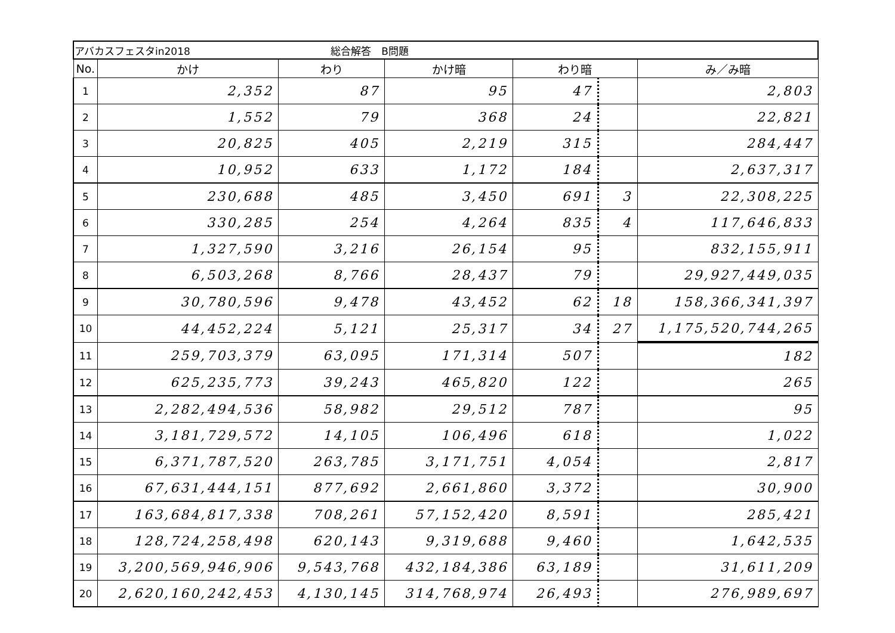| アバカスフェスタin2018 総合解答 B問題 | | | | | | |
| No. | かけ | わり | かけ暗 | わり暗 | | み／み暗 |
| 1 | 2,352 | 87 | 95 | 47 | | 2,803 |
| 2 | 1,552 | 79 | 368 | 24 | | 22,821 |
| 3 | 20,825 | 405 | 2,219 | 315 | | 284,447 |
| 4 | 10,952 | 633 | 1,172 | 184 | | 2,637,317 |
| 5 | 230,688 | 485 | 3,450 | 691 | 3 | 22,308,225 |
| 6 | 330,285 | 254 | 4,264 | 835 | 4 | 117,646,833 |
| 7 | 1,327,590 | 3,216 | 26,154 | 95 | | 832,155,911 |
| 8 | 6,503,268 | 8,766 | 28,437 | 79 | | 29,927,449,035 |
| 9 | 30,780,596 | 9,478 | 43,452 | 62 | 18 | 158,366,341,397 |
| 10 | 44,452,224 | 5,121 | 25,317 | 34 | 27 | 1,175,520,744,265 |
| 11 | 259,703,379 | 63,095 | 171,314 | 507 | | 182 |
| 12 | 625,235,773 | 39,243 | 465,820 | 122 | | 265 |
| 13 | 2,282,494,536 | 58,982 | 29,512 | 787 | | 95 |
| 14 | 3,181,729,572 | 14,105 | 106,496 | 618 | | 1,022 |
| 15 | 6,371,787,520 | 263,785 | 3,171,751 | 4,054 | | 2,817 |
| 16 | 67,631,444,151 | 877,692 | 2,661,860 | 3,372 | | 30,900 |
| 17 | 163,684,817,338 | 708,261 | 57,152,420 | 8,591 | | 285,421 |
| 18 | 128,724,258,498 | 620,143 | 9,319,688 | 9,460 | | 1,642,535 |
| 19 | 3,200,569,946,906 | 9,543,768 | 432,184,386 | 63,189 | | 31,611,209 |
| 20 | 2,620,160,242,453 | 4,130,145 | 314,768,974 | 26,493 | | 276,989,697 |